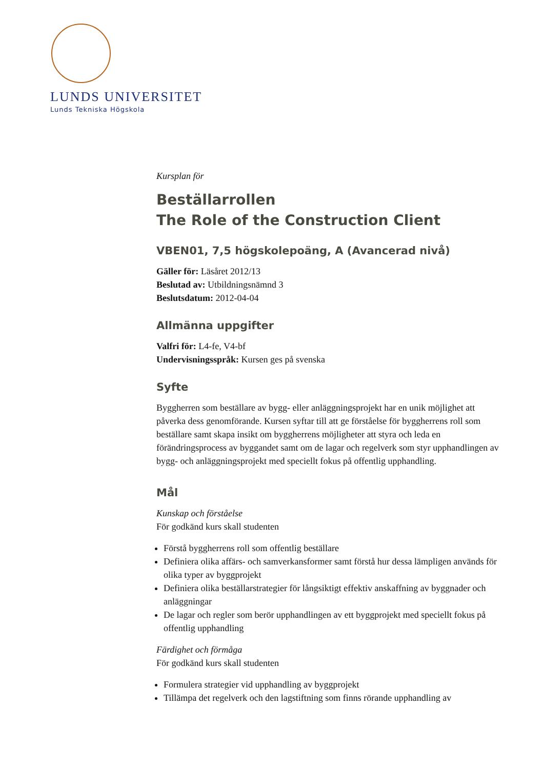LUNDS UNIVERSITET
Lunds Tekniska Högskola
Kursplan för
Beställarrollen
The Role of the Construction Client
VBEN01, 7,5 högskolepoäng, A (Avancerad nivå)
Gäller för: Läsåret 2012/13
Beslutad av: Utbildningsnämnd 3
Beslutsdatum: 2012-04-04
Allmänna uppgifter
Valfri för: L4-fe, V4-bf
Undervisningsspråk: Kursen ges på svenska
Syfte
Byggherren som beställare av bygg- eller anläggningsprojekt har en unik möjlighet att påverka dess genomförande. Kursen syftar till att ge förståelse för byggherrens roll som beställare samt skapa insikt om byggherrens möjligheter att styra och leda en förändringsprocess av byggandet samt om de lagar och regelverk som styr upphandlingen av bygg- och anläggningsprojekt med speciellt fokus på offentlig upphandling.
Mål
Kunskap och förståelse
För godkänd kurs skall studenten
Förstå byggherrens roll som offentlig beställare
Definiera olika affärs- och samverkansformer samt förstå hur dessa lämpligen används för olika typer av byggprojekt
Definiera olika beställarstrategier för långsiktigt effektiv anskaffning av byggnader och anläggningar
De lagar och regler som berör upphandlingen av ett byggprojekt med speciellt fokus på offentlig upphandling
Färdighet och förmåga
För godkänd kurs skall studenten
Formulera strategier vid upphandling av byggprojekt
Tillämpa det regelverk och den lagstiftning som finns rörande upphandling av